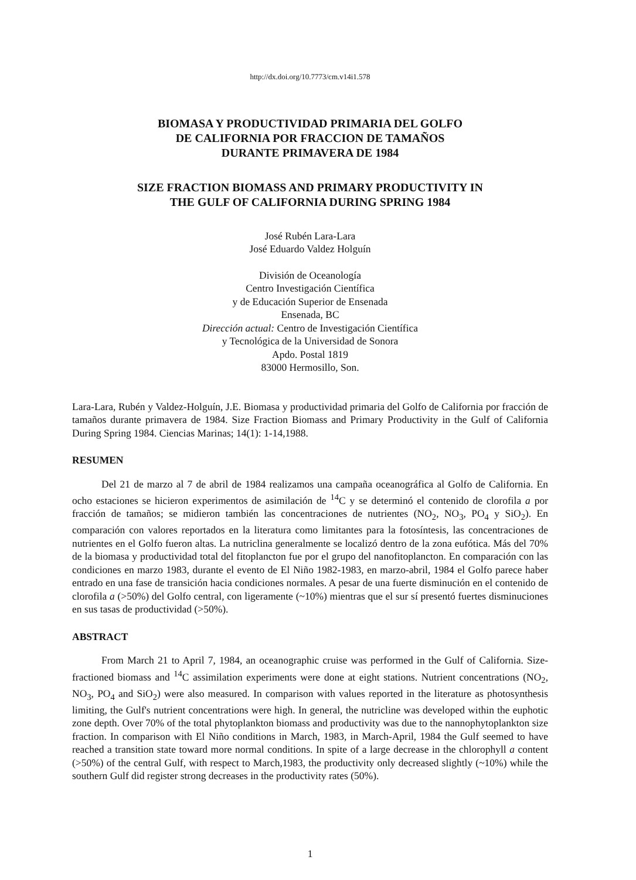http://dx.doi.org/10.7773/cm.v14i1.578
BIOMASA Y PRODUCTIVIDAD PRIMARIA DEL GOLFO
DE CALIFORNIA POR FRACCION DE TAMAÑOS
DURANTE PRIMAVERA DE 1984
SIZE FRACTION BIOMASS AND PRIMARY PRODUCTIVITY IN
THE GULF OF CALIFORNIA DURING SPRING 1984
José Rubén Lara-Lara
José Eduardo Valdez Holguín
División de Oceanología
Centro Investigación Científica
y de Educación Superior de Ensenada
Ensenada, BC
Dirección actual: Centro de Investigación Científica
y Tecnológica de la Universidad de Sonora
Apdo. Postal 1819
83000 Hermosillo, Son.
Lara-Lara, Rubén y Valdez-Holguín, J.E. Biomasa y productividad primaria del Golfo de California por fracción de tamaños durante primavera de 1984. Size Fraction Biomass and Primary Productivity in the Gulf of California During Spring 1984. Ciencias Marinas; 14(1): 1-14,1988.
RESUMEN
Del 21 de marzo al 7 de abril de 1984 realizamos una campaña oceanográfica al Golfo de California. En ocho estaciones se hicieron experimentos de asimilación de <sup>14</sup>C y se determinó el contenido de clorofila a por fracción de tamaños; se midieron también las concentraciones de nutrientes (NO<sub>2</sub>, NO<sub>3</sub>, PO<sub>4</sub> y SiO<sub>2</sub>). En comparación con valores reportados en la literatura como limitantes para la fotosíntesis, las concentraciones de nutrientes en el Golfo fueron altas. La nutriclina generalmente se localizó dentro de la zona eufótica. Más del 70% de la biomasa y productividad total del fitoplancton fue por el grupo del nanofitoplancton. En comparación con las condiciones en marzo 1983, durante el evento de El Niño 1982-1983, en marzo-abril, 1984 el Golfo parece haber entrado en una fase de transición hacia condiciones normales. A pesar de una fuerte disminución en el contenido de clorofila a (>50%) del Golfo central, con ligeramente (~10%) mientras que el sur sí presentó fuertes disminuciones en sus tasas de productividad (>50%).
ABSTRACT
From March 21 to April 7, 1984, an oceanographic cruise was performed in the Gulf of California. Size-fractioned biomass and <sup>14</sup>C assimilation experiments were done at eight stations. Nutrient concentrations (NO<sub>2</sub>, NO<sub>3</sub>, PO<sub>4</sub> and SiO<sub>2</sub>) were also measured. In comparison with values reported in the literature as photosynthesis limiting, the Gulf's nutrient concentrations were high. In general, the nutricline was developed within the euphotic zone depth. Over 70% of the total phytoplankton biomass and productivity was due to the nannophytoplankton size fraction. In comparison with El Niño conditions in March, 1983, in March-April, 1984 the Gulf seemed to have reached a transition state toward more normal conditions. In spite of a large decrease in the chlorophyll a content (>50%) of the central Gulf, with respect to March,1983, the productivity only decreased slightly (~10%) while the southern Gulf did register strong decreases in the productivity rates (50%).
1